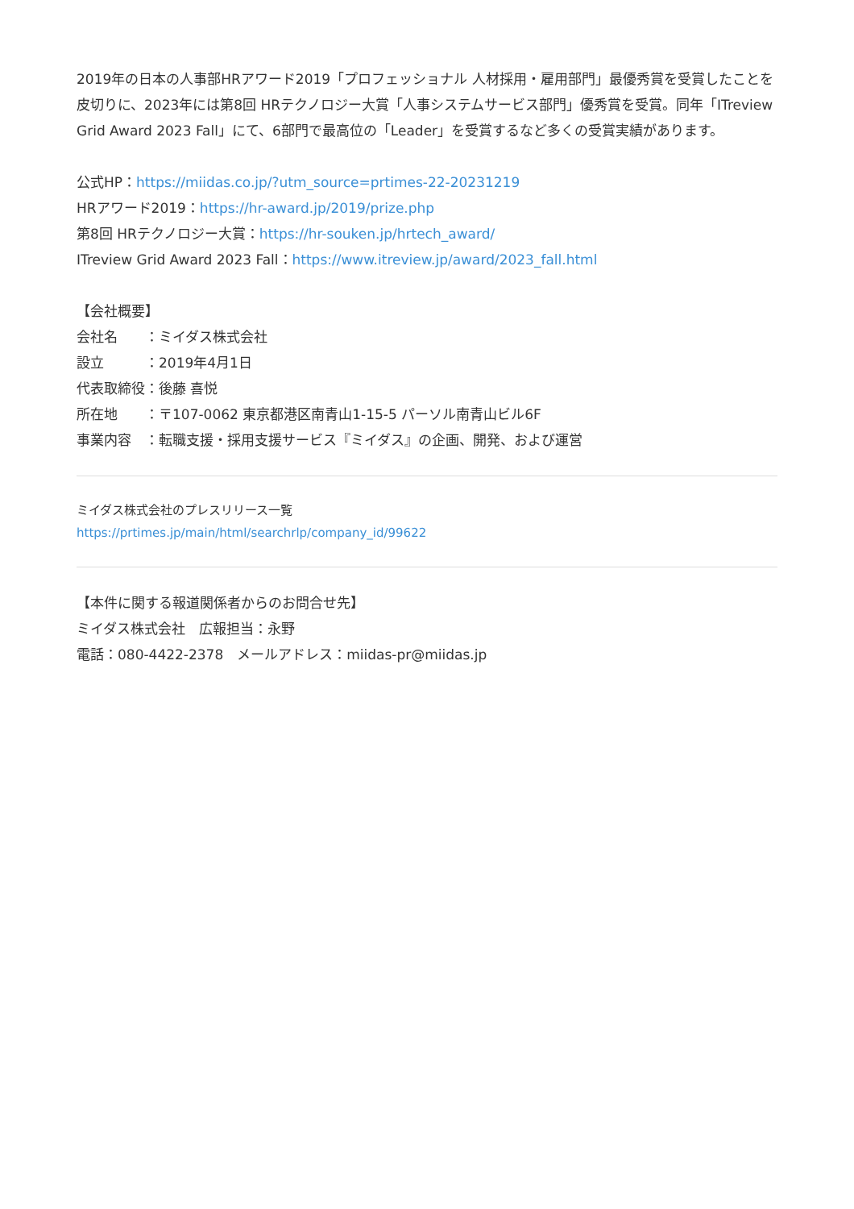2019年の日本の人事部HRアワード2019「プロフェッショナル 人材採用・雇用部門」最優秀賞を受賞したことを皮切りに、2023年には第8回 HRテクノロジー大賞「人事システムサービス部門」優秀賞を受賞。同年「ITreview Grid Award 2023 Fall」にて、6部門で最高位の「Leader」を受賞するなど多くの受賞実績があります。
公式HP：https://miidas.co.jp/?utm_source=prtimes-22-20231219
HRアワード2019：https://hr-award.jp/2019/prize.php
第8回 HRテクノロジー大賞：https://hr-souken.jp/hrtech_award/
ITreview Grid Award 2023 Fall：https://www.itreview.jp/award/2023_fall.html
【会社概要】
会社名　　：ミイダス株式会社
設立　　　：2019年4月1日
代表取締役：後藤 喜悦
所在地　　：〒107-0062 東京都港区南青山1-15-5 パーソル南青山ビル6F
事業内容　：転職支援・採用支援サービス『ミイダス』の企画、開発、および運営
ミイダス株式会社のプレスリリース一覧
https://prtimes.jp/main/html/searchrlp/company_id/99622
【本件に関する報道関係者からのお問合せ先】
ミイダス株式会社　広報担当：永野
電話：080-4422-2378　メールアドレス：miidas-pr@miidas.jp